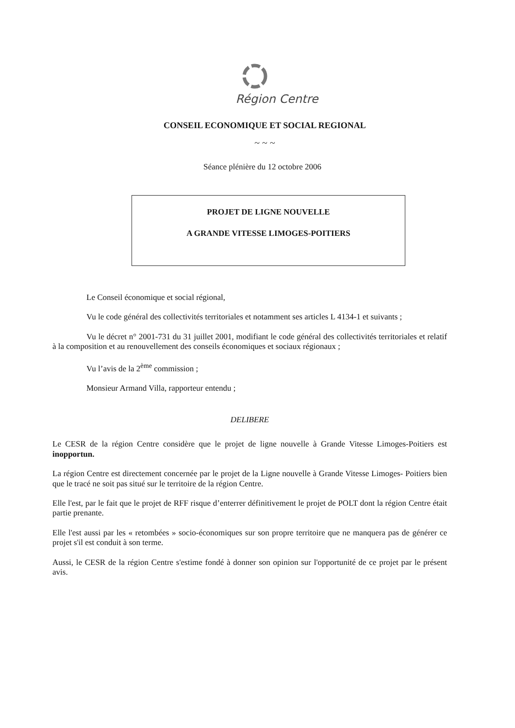Région Centre
CONSEIL ECONOMIQUE ET SOCIAL REGIONAL
~ ~ ~
Séance plénière du 12 octobre 2006
PROJET DE LIGNE NOUVELLE
A GRANDE VITESSE LIMOGES-POITIERS
Le Conseil économique et social régional,
Vu le code général des collectivités territoriales et notamment ses articles L 4134-1 et suivants ;
Vu le décret n° 2001-731 du 31 juillet 2001, modifiant le code général des collectivités territoriales et relatif à la composition et au renouvellement des conseils économiques et sociaux régionaux ;
Vu l’avis de la 2<sup>ème</sup> commission ;
Monsieur Armand Villa, rapporteur entendu ;
DELIBERE
Le CESR de la région Centre considère que le projet de ligne nouvelle à Grande Vitesse Limoges-Poitiers est inopportun.
La région Centre est directement concernée par le projet de la Ligne nouvelle à Grande Vitesse Limoges- Poitiers bien que le tracé ne soit pas situé sur le territoire de la région Centre.
Elle l'est, par le fait que le projet de RFF risque d’enterrer définitivement le projet de POLT dont la région Centre était partie prenante.
Elle l'est aussi par les « retombées » socio-économiques sur son propre territoire que ne manquera pas de générer ce projet s'il est conduit à son terme.
Aussi, le CESR de la région Centre s'estime fondé à donner son opinion sur l'opportunité de ce projet par le présent avis.